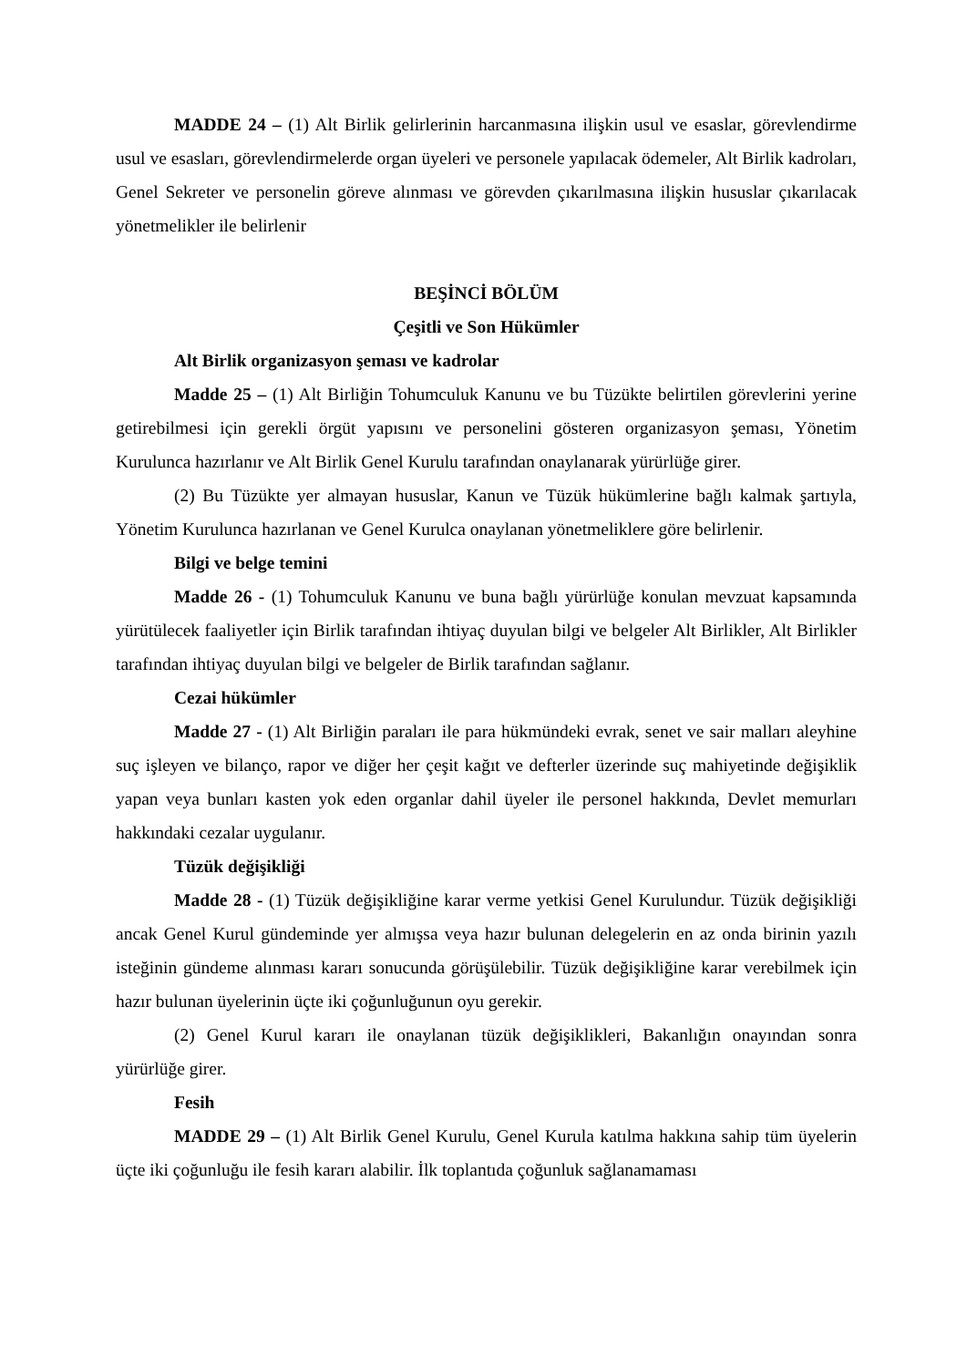MADDE 24 – (1) Alt Birlik gelirlerinin harcanmasına ilişkin usul ve esaslar, görevlendirme usul ve esasları, görevlendirmelerde organ üyeleri ve personele yapılacak ödemeler, Alt Birlik kadroları, Genel Sekreter ve personelin göreve alınması ve görevden çıkarılmasına ilişkin hususlar çıkarılacak yönetmelikler ile belirlenir
BEŞİNCİ BÖLÜM
Çeşitli ve Son Hükümler
Alt Birlik organizasyon şeması ve kadrolar
Madde 25 – (1) Alt Birliğin Tohumculuk Kanunu ve bu Tüzükte belirtilen görevlerini yerine getirebilmesi için gerekli örgüt yapısını ve personelini gösteren organizasyon şeması, Yönetim Kurulunca hazırlanır ve Alt Birlik Genel Kurulu tarafından onaylanarak yürürlüğe girer.
(2) Bu Tüzükte yer almayan hususlar, Kanun ve Tüzük hükümlerine bağlı kalmak şartıyla, Yönetim Kurulunca hazırlanan ve Genel Kurulca onaylanan yönetmeliklere göre belirlenir.
Bilgi ve belge temini
Madde 26 - (1) Tohumculuk Kanunu ve buna bağlı yürürlüğe konulan mevzuat kapsamında yürütülecek faaliyetler için Birlik tarafından ihtiyaç duyulan bilgi ve belgeler Alt Birlikler, Alt Birlikler tarafından ihtiyaç duyulan bilgi ve belgeler de Birlik tarafından sağlanır.
Cezai hükümler
Madde 27 - (1) Alt Birliğin paraları ile para hükmündeki evrak, senet ve sair malları aleyhine suç işleyen ve bilanço, rapor ve diğer her çeşit kağıt ve defterler üzerinde suç mahiyetinde değişiklik yapan veya bunları kasten yok eden organlar dahil üyeler ile personel hakkında, Devlet memurları hakkındaki cezalar uygulanır.
Tüzük değişikliği
Madde 28 - (1) Tüzük değişikliğine karar verme yetkisi Genel Kurulundur. Tüzük değişikliği ancak Genel Kurul gündeminde yer almışsa veya hazır bulunan delegelerin en az onda birinin yazılı isteğinin gündeme alınması kararı sonucunda görüşülebilir. Tüzük değişikliğine karar verebilmek için hazır bulunan üyelerinin üçte iki çoğunluğunun oyu gerekir.
(2) Genel Kurul kararı ile onaylanan tüzük değişiklikleri, Bakanlığın onayından sonra yürürlüğe girer.
Fesih
MADDE 29 – (1) Alt Birlik Genel Kurulu, Genel Kurula katılma hakkına sahip tüm üyelerin üçte iki çoğunluğu ile fesih kararı alabilir. İlk toplantıda çoğunluk sağlanamaması